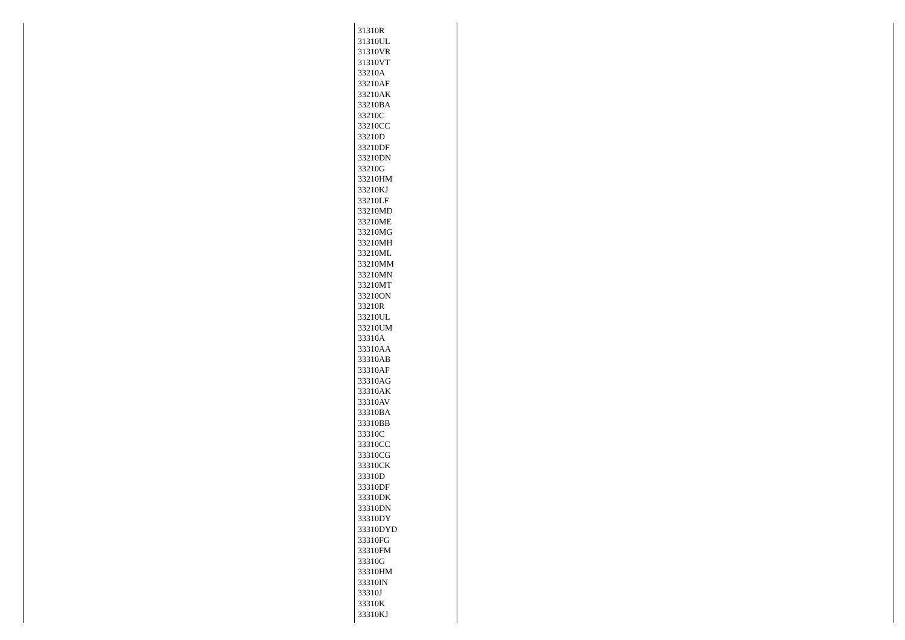| | 31310R 31310UL 31310VR 31310VT 33210A 33210AF 33210AK 33210BA 33210C 33210CC 33210D 33210DF 33210DN 33210G 33210HM 33210KJ 33210LF 33210MD 33210ME 33210MG 33210MH 33210ML 33210MM 33210MN 33210MT 33210ON 33210R 33210UL 33210UM 33310A 33310AA 33310AB 33310AF 33310AG 33310AK 33310AV 33310BA 33310BB 33310C 33310CC 33310CG 33310CK 33310D 33310DF 33310DK 33310DN 33310DY 33310DYD 33310FG 33310FM 33310G 33310HM 33310IN 33310J 33310K 33310KJ | |